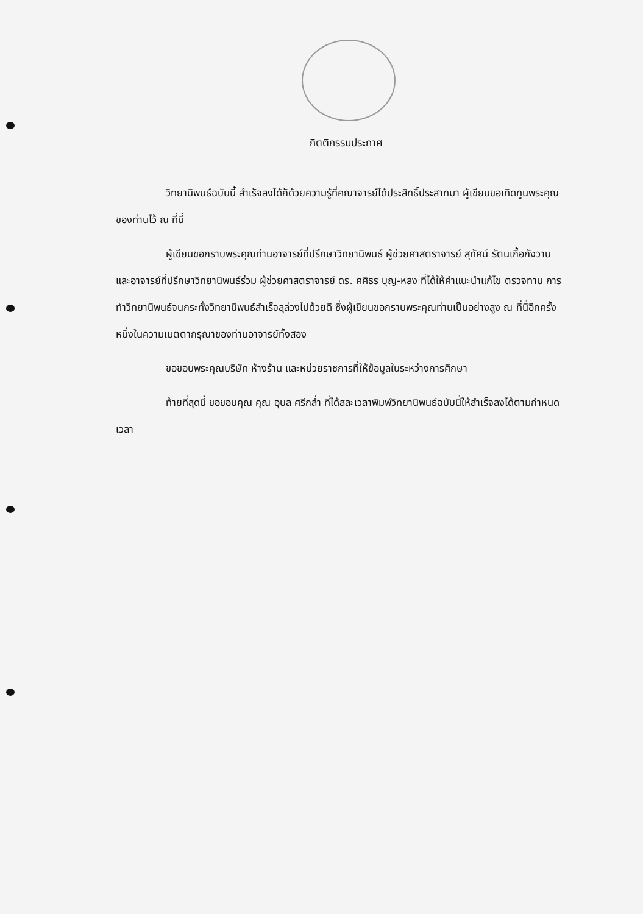กิตติกรรมประกาศ
วิทยานิพนธ์ฉบับนี้ สำเร็จลงได้ก็ด้วยความรู้ที่คณาจารย์ได้ประสิทธิ์ประสาทมา ผู้เขียนขอเทิดทูนพระคุณของท่านไว้ ณ ที่นี้
ผู้เขียนขอกราบพระคุณท่านอาจารย์ที่ปรึกษาวิทยานิพนธ์ ผู้ช่วยศาสตราจารย์ สุทัศน์ รัตนเกื้อกังวาน และอาจารย์ที่ปรึกษาวิทยานิพนธ์ร่วม ผู้ช่วยศาสตราจารย์ ดร. ศศิธร บุญ-หลง ที่ได้ให้คำแนะนำแก้ไข ตรวจทาน การทำวิทยานิพนธ์จนกระทั่งวิทยานิพนธ์สำเร็จลุล่วงไปด้วยดี ซึ่งผู้เขียนขอกราบพระคุณท่านเป็นอย่างสูง ณ ที่นี้อีกครั้งหนึ่งในความเมตตากรุณาของท่านอาจารย์ทั้งสอง
ขอขอบพระคุณบริษัท ห้างร้าน และหน่วยราชการที่ให้ข้อมูลในระหว่างการศึกษา
ท้ายที่สุดนี้ ขอขอบคุณ คุณ อุบล ศรีกล่ำ ที่ได้สละเวลาพิมพ์วิทยานิพนธ์ฉบับนี้ให้สำเร็จลงได้ตามกำหนดเวลา